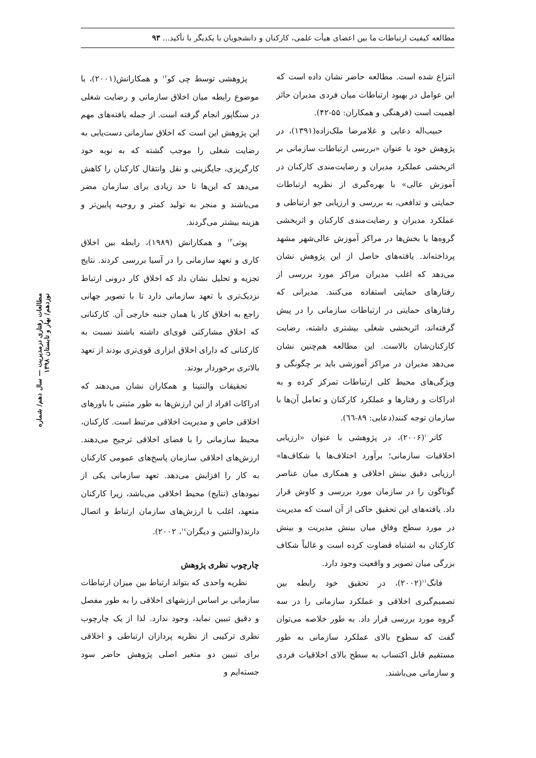مطالعه کیفیت ارتباطات ما بین اعضای هیأت علمی، کارکنان و دانشجویان با یکدیگر با تأکید... ۹۳
مطالعات رفتاری درمدیریت — سال دهم/ شماره نوزدهم/ بهار و تابستان ۱۳۹۸
انتزاع شده است. مطالعه حاضر نشان داده است که این عوامل در بهبود ارتباطات میان فردی مدیران حائز اهمیت است (فرهنگی و همکاران: ۵۵-۴۲).
حبیب‌اله دعایی و غلامرضا ملک‌زاده(۱۳۹۱)، در پژوهش خود با عنوان «بررسی ارتباطات سازمانی بر اثربخشی عملکرد مدیران و رضایت‌مندی کارکنان در آموزش عالی» با بهره‌گیری از نظریه ارتباطات حمایتی و تدافعی، به بررسی و ارزیابی جو ارتباطی و عملکرد مدیران و رضایت‌مندی کارکنان و اثربخشی گروه‌ها یا بخش‌ها در مراکز آموزش عالی‌شهر مشهد پرداخته‌اند. یافته‌های حاصل از این پژوهش نشان می‌دهد که اغلب مدیران مراکز مورد بررسی از رفتارهای حمایتی استفاده می‌کنند. مدیرانی که رفتارهای حمایتی در ارتباطات سازمانی را در پیش گرفته‌اند، اثربخشی شغلی بیشتری داشته، رضایت کارکنان‌شان بالاست. این مطالعه هم‌چنین نشان می‌دهد مدیران در مراکز آموزشی باید بر چگونگی و ویژگی‌های محیط کلی ارتباطات تمرکز کرده و به ادراکات و رفتارها و عملکرد کارکنان و تعامل آن‌ها با سازمان توجه کنند(دعایی: ۸۹-٦٦).
کانر<sup>۱۰</sup>(۲۰۰۶)، در پژوهشی با عنوان «ارزیابی اخلاقیات سازمانی؛ برآورد اختلاف‌ها یا شکاف‌ها» ارزیابی دقیق بینش اخلاقی و همکاری میان عناصر گوناگون را در سازمان مورد بررسی و کاوش قرار داد. یافته‌های این تحقیق حاکی از آن است که مدیریت در مورد سطح وفاق میان بینش مدیریت و بینش کارکنان به اشتباه قضاوت کرده است و غالباً شکاف بزرگی میان تصویر و واقعیت وجود دارد.
فانگ<sup>۱۱</sup>(۲۰۰۲)، در تحقیق خود رابطه بین تصمیم‌گیری اخلاقی و عملکرد سازمانی را در سه گروه مورد بررسی قرار داد. به طور خلاصه می‌توان گفت که سطوح بالای عملکرد سازمانی به طور مستقیم قابل اکتساب به سطح بالای اخلاقیات فردی و سازمانی می‌باشند.
پژوهشی توسط چی کو<sup>۱۲</sup> و همکارانش(۲۰۰۱)، با موضوع رابطه میان اخلاق سازمانی و رضایت شغلی در سنگاپور انجام گرفته است. از جمله یافته‌های مهم این پژوهش این است که اخلاق سازمانی دست‌یابی به رضایت شغلی را موجب گشته که به نوبه خود کارگریزی، جایگزینی و نقل وانتقال کارکنان را کاهش می‌دهد که این‌ها تا حد زیادی برای سازمان مضر می‌باشند و منجر به تولید کمتر و روحیه پایین‌تر و هزینه بیشتر می‌گردند.
پوتی<sup>۱۳</sup> و همکارانش (۱۹۸۹)، رابطه بین اخلاق کاری و تعهد سازمانی را در آسیا بررسی کردند. نتایج تجزیه و تحلیل نشان داد که اخلاق کار درونی ارتباط نزدیک‌تری با تعهد سازمانی دارد تا با تصویر جهانی راجع به اخلاق کار یا همان جنبه خارجی آن. کارکنانی که اخلاق مشارکتی قوی‌ای داشته باشند نسبت به کارکنانی که دارای اخلاق ابزاری قوی‌تری بودند از تعهد بالاتری برخوردار بودند.
تحقیقات والنتینا و همکاران نشان می‌دهند که ادراکات افراد از این ارزش‌ها به طور مثبتی با باورهای اخلاقی خاص و مدیریت اخلاقی مرتبط است. کارکنان، محیط سازمانی را با فضای اخلاقی ترجیح می‌دهند. ارزش‌های اخلاقی سازمان پاسخ‌های عمومی کارکنان به کار را افزایش می‌دهد. تعهد سازمانی یکی از نمودهای (نتایج) محیط اخلاقی می‌باشد، زیرا کارکنان متعهد، اغلب با ارزش‌های سازمان ارتباط و اتصال دارند(والنتین و دیگران<sup>۱٤</sup>، ۲۰۰۲).
چارچوب نظری پژوهش
نظریه واحدی که بتواند ارتباط بین میزان ارتباطات سازمانی بر اساس ارزشهای اخلاقی را به طور مفصل و دقیق تبیین نماید، وجود ندارد. لذا از یک چارچوب نظری ترکیبی از نظریه پردازان ارتباطی و اخلاقی برای تبیین دو متغیر اصلی پژوهش حاضر سود جسته‌ایم و